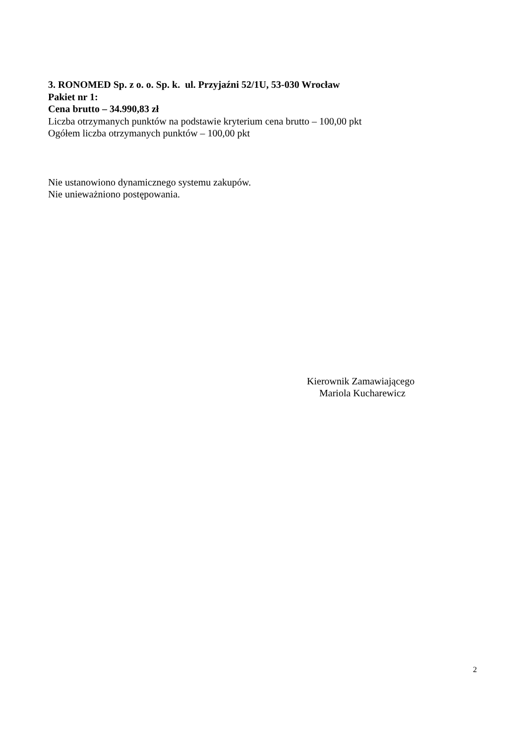3. RONOMED Sp. z o. o. Sp. k. ul. Przyjaźni 52/1U, 53-030 Wrocław
Pakiet nr 1:
Cena brutto – 34.990,83 zł
Liczba otrzymanych punktów na podstawie kryterium cena brutto – 100,00 pkt
Ogółem liczba otrzymanych punktów – 100,00 pkt
Nie ustanowiono dynamicznego systemu zakupów.
Nie unieważniono postępowania.
Kierownik Zamawiającego
Mariola Kucharewicz
2